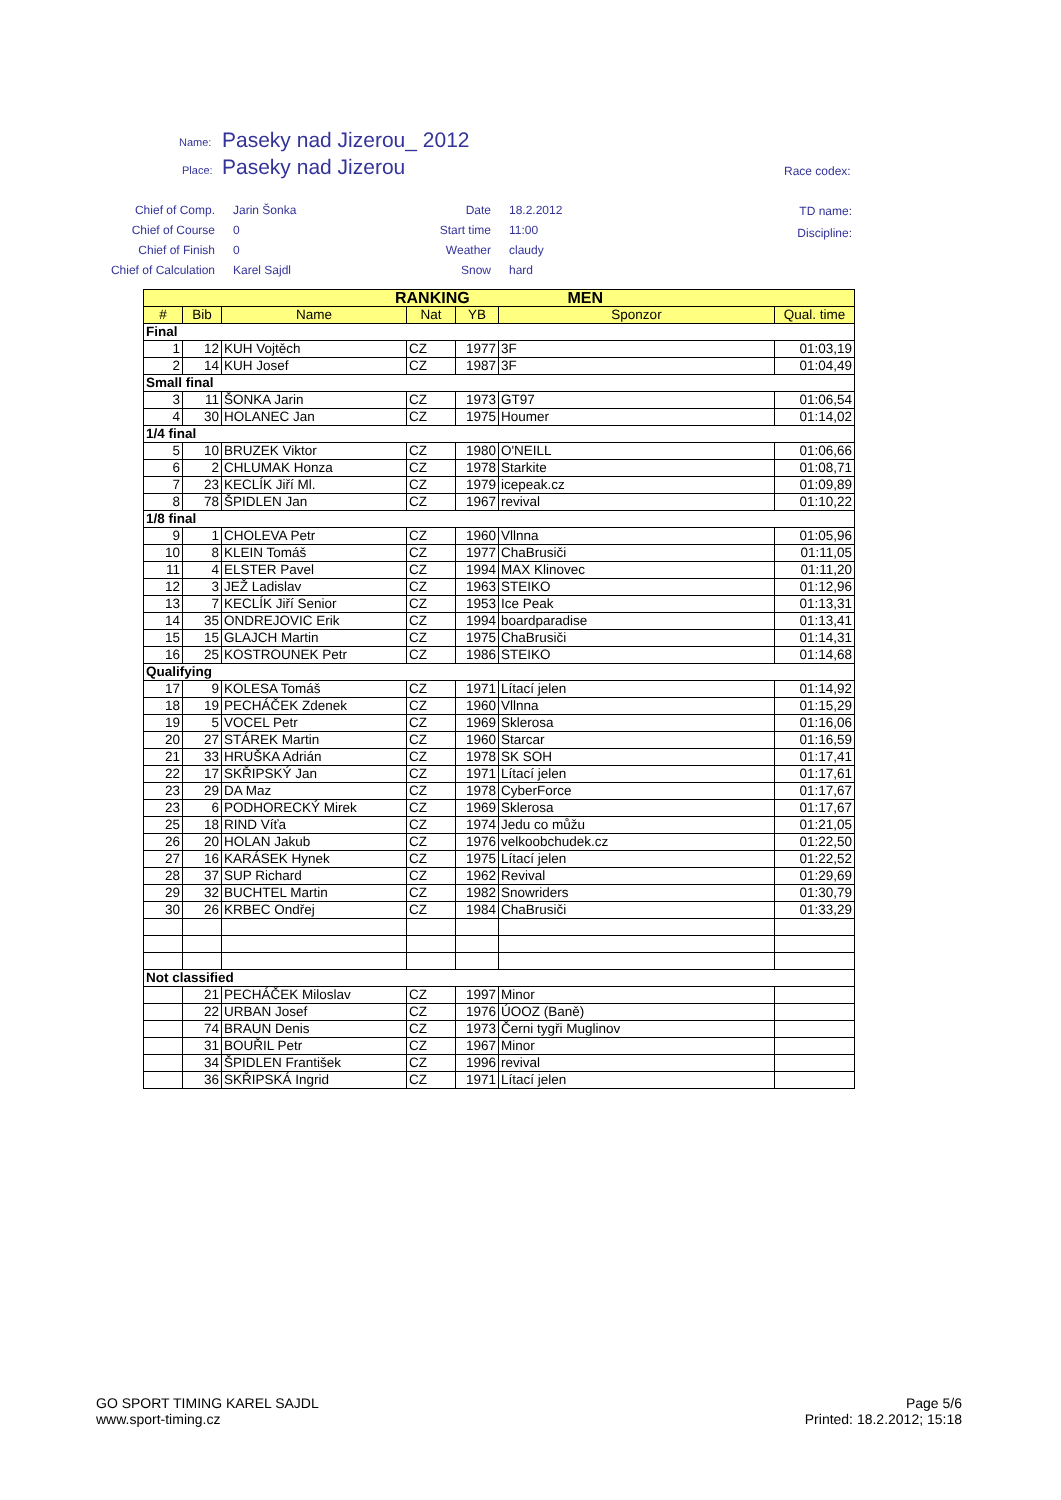Name: Paseky nad Jizerou_ 2012
Place: Paseky nad Jizerou Race codex:
Chief of Comp.
Chief of Course
Chief of Finish
Chief of Calculation
Jarin Šonka
0
0
Karel Sajdl
Date
Start time
Weather
Snow
18.2.2012
11:00
claudy
hard
TD name:
Discipline:
| RANKING MEN | | | | | | |
| --- | --- | --- | --- | --- | --- | --- |
| # | Bib | Name | Nat | YB | Sponzor | Qual. time |
| Final | | | | | | |
| 1 | 12 | KUH Vojtěch | CZ | 1977 | 3F | 01:03,19 |
| 2 | 14 | KUH Josef | CZ | 1987 | 3F | 01:04,49 |
| Small final | | | | | | |
| 3 | 11 | ŠONKA Jarin | CZ | 1973 | GT97 | 01:06,54 |
| 4 | 30 | HOLANEC Jan | CZ | 1975 | Houmer | 01:14,02 |
| 1/4 final | | | | | | |
| 5 | 10 | BRUZEK Viktor | CZ | 1980 | O'NEILL | 01:06,66 |
| 6 | 2 | CHLUMAK Honza | CZ | 1978 | Starkite | 01:08,71 |
| 7 | 23 | KECLÍK Jiří Ml. | CZ | 1979 | icepeak.cz | 01:09,89 |
| 8 | 78 | ŠPIDLEN Jan | CZ | 1967 | revival | 01:10,22 |
| 1/8 final | | | | | | |
| 9 | 1 | CHOLEVA Petr | CZ | 1960 | Vllnna | 01:05,96 |
| 10 | 8 | KLEIN Tomáš | CZ | 1977 | ChaBrusiči | 01:11,05 |
| 11 | 4 | ELSTER Pavel | CZ | 1994 | MAX Klinovec | 01:11,20 |
| 12 | 3 | JEŽ Ladislav | CZ | 1963 | STEIKO | 01:12,96 |
| 13 | 7 | KECLÍK Jiří Senior | CZ | 1953 | Ice Peak | 01:13,31 |
| 14 | 35 | ONDREJOVIC Erik | CZ | 1994 | boardparadise | 01:13,41 |
| 15 | 15 | GLAJCH Martin | CZ | 1975 | ChaBrusiči | 01:14,31 |
| 16 | 25 | KOSTROUNEK Petr | CZ | 1986 | STEIKO | 01:14,68 |
| Qualifying | | | | | | |
| 17 | 9 | KOLESA Tomáš | CZ | 1971 | Lítací jelen | 01:14,92 |
| 18 | 19 | PECHÁČEK Zdenek | CZ | 1960 | Vllnna | 01:15,29 |
| 19 | 5 | VOCEL Petr | CZ | 1969 | Sklerosa | 01:16,06 |
| 20 | 27 | STÁREK Martin | CZ | 1960 | Starcar | 01:16,59 |
| 21 | 33 | HRUŠKA Adrián | CZ | 1978 | SK SOH | 01:17,41 |
| 22 | 17 | SKŘIPSKÝ Jan | CZ | 1971 | Lítací jelen | 01:17,61 |
| 23 | 29 | DA Maz | CZ | 1978 | CyberForce | 01:17,67 |
| 23 | 6 | PODHORECKÝ Mirek | CZ | 1969 | Sklerosa | 01:17,67 |
| 25 | 18 | RIND Víťa | CZ | 1974 | Jedu co můžu | 01:21,05 |
| 26 | 20 | HOLAN Jakub | CZ | 1976 | velkoobchudek.cz | 01:22,50 |
| 27 | 16 | KARÁSEK Hynek | CZ | 1975 | Lítací jelen | 01:22,52 |
| 28 | 37 | SUP Richard | CZ | 1962 | Revival | 01:29,69 |
| 29 | 32 | BUCHTEL Martin | CZ | 1982 | Snowriders | 01:30,79 |
| 30 | 26 | KRBEC Ondřej | CZ | 1984 | ChaBrusiči | 01:33,29 |
| Not classified | | | | | | |
| | 21 | PECHÁČEK Miloslav | CZ | 1997 | Minor | |
| | 22 | URBAN Josef | CZ | 1976 | ÚOOZ (Baně) | |
| | 74 | BRAUN Denis | CZ | 1973 | Černi tygři Muglinov | |
| | 31 | BOUŘIL Petr | CZ | 1967 | Minor | |
| | 34 | ŠPIDLEN František | CZ | 1996 | revival | |
| | 36 | SKŘIPSKÁ Ingrid | CZ | 1971 | Lítací jelen | |
GO SPORT TIMING KAREL SAJDL
www.sport-timing.cz
Page 5/6
Printed: 18.2.2012; 15:18